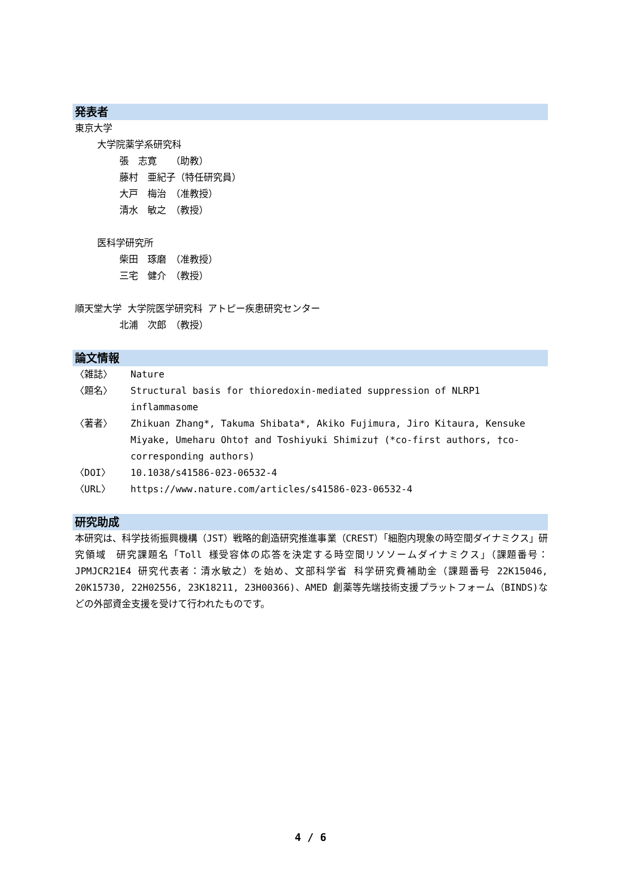発表者
東京大学
大学院薬学系研究科
張　志寛　　（助教）
藤村　亜紀子（特任研究員）
大戸　梅治　（准教授）
清水　敏之　（教授）
医科学研究所
柴田　琢磨　（准教授）
三宅　健介　（教授）
順天堂大学 大学院医学研究科 アトピー疾患研究センター
北浦　次郎　（教授）
論文情報
| 〈雑誌〉 | Nature |
| 〈題名〉 | Structural basis for thioredoxin-mediated suppression of NLRP1 inflammasome |
| 〈著者〉 | Zhikuan Zhang*, Takuma Shibata*, Akiko Fujimura, Jiro Kitaura, Kensuke Miyake, Umeharu Ohto† and Toshiyuki Shimizu† (*co-first authors, †co-corresponding authors) |
| 〈DOI〉 | 10.1038/s41586-023-06532-4 |
| 〈URL〉 | https://www.nature.com/articles/s41586-023-06532-4 |
研究助成
本研究は、科学技術振興機構（JST）戦略的創造研究推進事業（CREST）「細胞内現象の時空間ダイナミクス」研究領域　研究課題名「Toll 様受容体の応答を決定する時空間リソソームダイナミクス」（課題番号：JPMJCR21E4 研究代表者：清水敏之）を始め、文部科学省 科学研究費補助金（課題番号 22K15046, 20K15730, 22H02556, 23K18211, 23H00366)、AMED 創薬等先端技術支援プラットフォーム（BINDS)などの外部資金支援を受けて行われたものです。
4 / 6